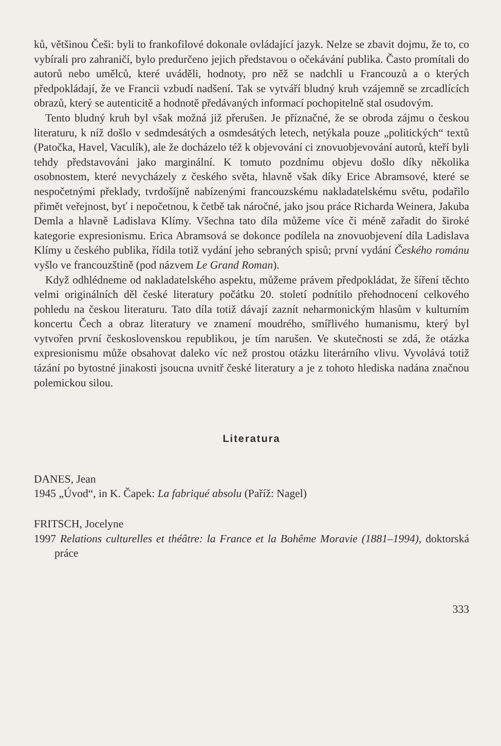ků, většinou Češi: byli to frankofilové dokonale ovládající jazyk. Nelze se zbavit dojmu, že to, co vybírali pro zahraničí, bylo predurčeno jejich představou o očekávání publika. Často promítali do autorů nebo umělců, které uváděli, hodnoty, pro něž se nadchli u Francouzů a o kterých předpokládají, že ve Francii vzbudí nadšení. Tak se vytváří bludný kruh vzájemně se zrcadlících obrazů, který se autenticitě a hodnotě předávaných informací pochopitelně stal osudovým.
Tento bludný kruh byl však možná již přerušen. Je příznačné, že se obroda zájmu o českou literaturu, k níž došlo v sedmdesátých a osmdesátých letech, netýkala pouze „politických“ textů (Patočka, Havel, Vaculík), ale že docházelo též k objevování ci znovuobjevování autorů, kteří byli tehdy představováni jako marginální. K tomuto pozdnímu objevu došlo díky několika osobnostem, které nevycházely z českého světa, hlavně však díky Erice Abramsové, které se nespočetnými překlady, tvrdošíjně nabízenými francouzskému nakladatelskému světu, podařilo přimět veřejnost, byť i nepočetnou, k četbě tak náročné, jako jsou práce Richarda Weinera, Jakuba Demla a hlavně Ladislava Klímy. Všechna tato díla můžeme více či méně zařadit do široké kategorie expresionismu. Erica Abramsová se dokonce podílela na znovuobjevení díla Ladislava Klímy u českého publika, řídila totiž vydání jeho sebraných spisů; první vydání Českého románu vyšlo ve francouzštině (pod názvem Le Grand Roman).
Když odhlédneme od nakladatelského aspektu, můžeme právem předpokládat, že šíření těchto velmi originálních děl české literatury počátku 20. století podnítilo přehodnocení celkového pohledu na českou literaturu. Tato díla totiž dávají zaznít neharmonickým hlasům v kulturním koncertu Čech a obraz literatury ve znamení moudrého, smířlivého humanismu, který byl vytvořen první československou republikou, je tím narušen. Ve skutečnosti se zdá, že otázka expresionismu může obsahovat daleko víc než prostou otázku literárního vlivu. Vyvolává totiž tázání po bytostné jinakosti jsoucna uvnitř české literatury a je z tohoto hlediska nadána značnou polemickou silou.
Literatura
DANES, Jean
1945 „Úvod“, in K. Čapek: La fabriqué absolu (Paříž: Nagel)
FRITSCH, Jocelyne
1997 Relations culturelles et théâtre: la France et la Bohême Moravie (1881–1994), doktorská práce
333